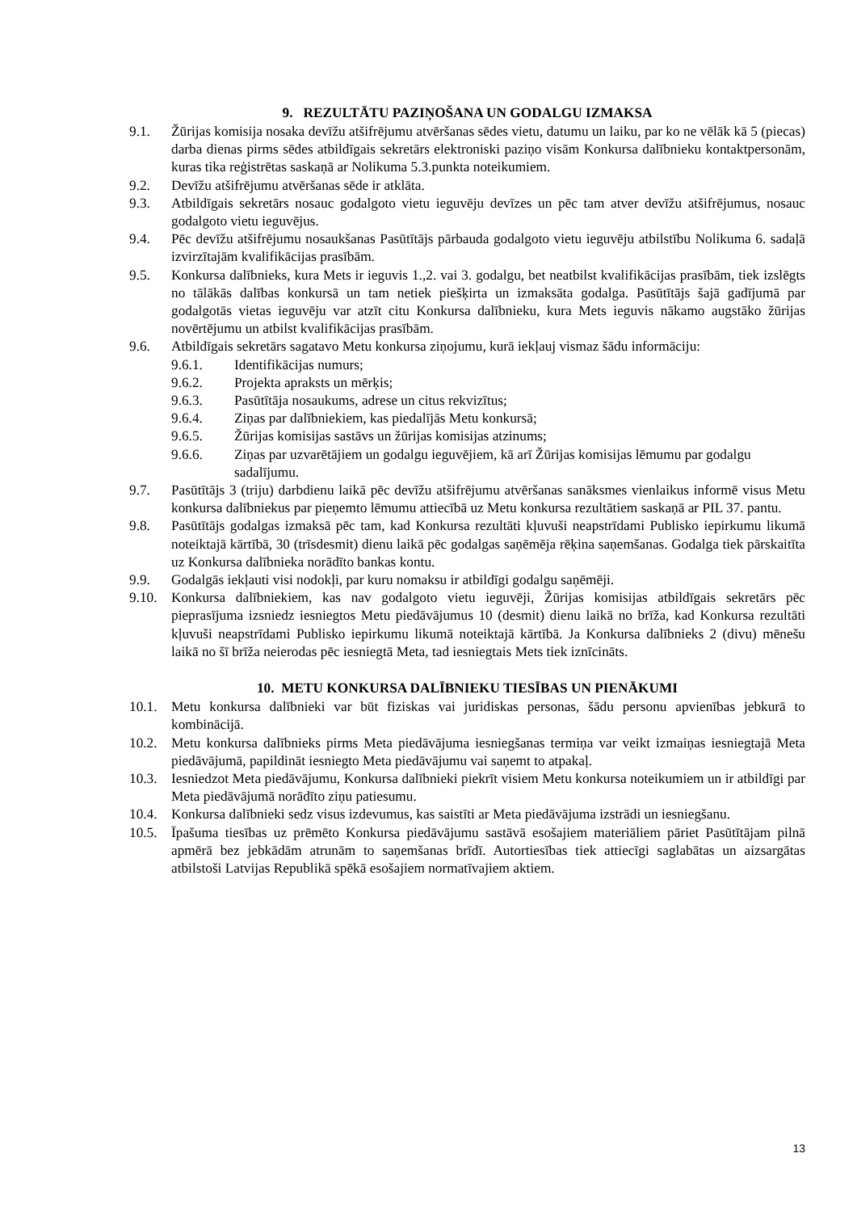9. REZULTĀTU PAZIŅOŠANA UN GODALGU IZMAKSA
9.1. Žūrijas komisija nosaka devīžu atšifrējumu atvēršanas sēdes vietu, datumu un laiku, par ko ne vēlāk kā 5 (piecas) darba dienas pirms sēdes atbildīgais sekretārs elektroniski paziņo visām Konkursa dalībnieku kontaktpersonām, kuras tika reģistrētas saskaņā ar Nolikuma 5.3.punkta noteikumiem.
9.2. Devīžu atšifrējumu atvēršanas sēde ir atklāta.
9.3. Atbildīgais sekretārs nosauc godalgoto vietu ieguvēju devīzes un pēc tam atver devīžu atšifrējumus, nosauc godalgoto vietu ieguvējus.
9.4. Pēc devīžu atšifrējumu nosaukšanas Pasūtītājs pārbauda godalgoto vietu ieguvēju atbilstību Nolikuma 6. sadaļā izvirzītajām kvalifikācijas prasībām.
9.5. Konkursa dalībnieks, kura Mets ir ieguvis 1.,2. vai 3. godalgu, bet neatbilst kvalifikācijas prasībām, tiek izslēgts no tālākās dalības konkursā un tam netiek piešķirta un izmaksāta godalga. Pasūtītājs šajā gadījumā par godalgotās vietas ieguvēju var atzīt citu Konkursa dalībnieku, kura Mets ieguvis nākamo augstāko žūrijas novērtējumu un atbilst kvalifikācijas prasībām.
9.6. Atbildīgais sekretārs sagatavo Metu konkursa ziņojumu, kurā iekļauj vismaz šādu informāciju:
9.6.1. Identifikācijas numurs;
9.6.2. Projekta apraksts un mērķis;
9.6.3. Pasūtītāja nosaukums, adrese un citus rekvizītus;
9.6.4. Ziņas par dalībniekiem, kas piedalījās Metu konkursā;
9.6.5. Žūrijas komisijas sastāvs un žūrijas komisijas atzinums;
9.6.6. Ziņas par uzvarētājiem un godalgu ieguvējiem, kā arī Žūrijas komisijas lēmumu par godalgu sadalījumu.
9.7. Pasūtītājs 3 (triju) darbdienu laikā pēc devīžu atšifrējumu atvēršanas sanāksmes vienlaikus informē visus Metu konkursa dalībniekus par pieņemto lēmumu attiecībā uz Metu konkursa rezultātiem saskaņā ar PIL 37. pantu.
9.8. Pasūtītājs godalgas izmaksā pēc tam, kad Konkursa rezultāti kļuvuši neapstrīdami Publisko iepirkumu likumā noteiktajā kārtībā, 30 (trīsdesmit) dienu laikā pēc godalgas saņēmēja rēķina saņemšanas. Godalga tiek pārskaitīta uz Konkursa dalībnieka norādīto bankas kontu.
9.9. Godalgās iekļauti visi nodokļi, par kuru nomaksu ir atbildīgi godalgu saņēmēji.
9.10. Konkursa dalībniekiem, kas nav godalgoto vietu ieguvēji, Žūrijas komisijas atbildīgais sekretārs pēc pieprasījuma izsniedz iesniegtos Metu piedāvājumus 10 (desmit) dienu laikā no brīža, kad Konkursa rezultāti kļuvuši neapstrīdami Publisko iepirkumu likumā noteiktajā kārtībā. Ja Konkursa dalībnieks 2 (divu) mēnešu laikā no šī brīža neierodas pēc iesniegtā Meta, tad iesniegtais Mets tiek iznīcināts.
10. METU KONKURSA DALĪBNIEKU TIESĪBAS UN PIENĀKUMI
10.1. Metu konkursa dalībnieki var būt fiziskas vai juridiskas personas, šādu personu apvienības jebkurā to kombinācijā.
10.2. Metu konkursa dalībnieks pirms Meta piedāvājuma iesniegšanas termiņa var veikt izmaiņas iesniegtajā Meta piedāvājumā, papildināt iesniegto Meta piedāvājumu vai saņemt to atpakaļ.
10.3. Iesniedzot Meta piedāvājumu, Konkursa dalībnieki piekrīt visiem Metu konkursa noteikumiem un ir atbildīgi par Meta piedāvājumā norādīto ziņu patiesumu.
10.4. Konkursa dalībnieki sedz visus izdevumus, kas saistīti ar Meta piedāvājuma izstrādi un iesniegšanu.
10.5. Īpašuma tiesības uz prēmēto Konkursa piedāvājumu sastāvā esošajiem materiāliem pāriet Pasūtītājam pilnā apmērā bez jebkādām atrunām to saņemšanas brīdī. Autortiesības tiek attiecīgi saglabātas un aizsargātas atbilstoši Latvijas Republikā spēkā esošajiem normatīvajiem aktiem.
13